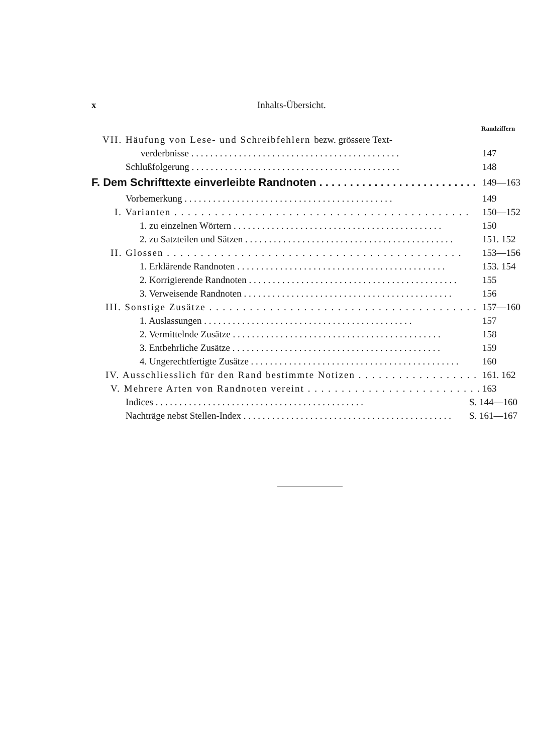x Inhalts-Übersicht.
Randziffern
VII. Häufung von Lese- und Schreibfehlern bezw. grössere Text-
verderbnisse 147
Schlußfolgerung 148
F. Dem Schrifttexte einverleibte Randnoten 149—163
Vorbemerkung 149
I. Varianten 150—152
1. zu einzelnen Wörtern 150
2. zu Satzteilen und Sätzen 151. 152
II. Glossen 153—156
1. Erklärende Randnoten 153. 154
2. Korrigierende Randnoten 155
3. Verweisende Randnoten 156
III. Sonstige Zusätze 157—160
1. Auslassungen 157
2. Vermittelnde Zusätze 158
3. Entbehrliche Zusätze 159
4. Ungerechtfertigte Zusätze 160
IV. Ausschliesslich für den Rand bestimmte Notizen 161. 162
V. Mehrere Arten von Randnoten vereint 163
Indices S. 144—160
Nachträge nebst Stellen-Index S. 161—167